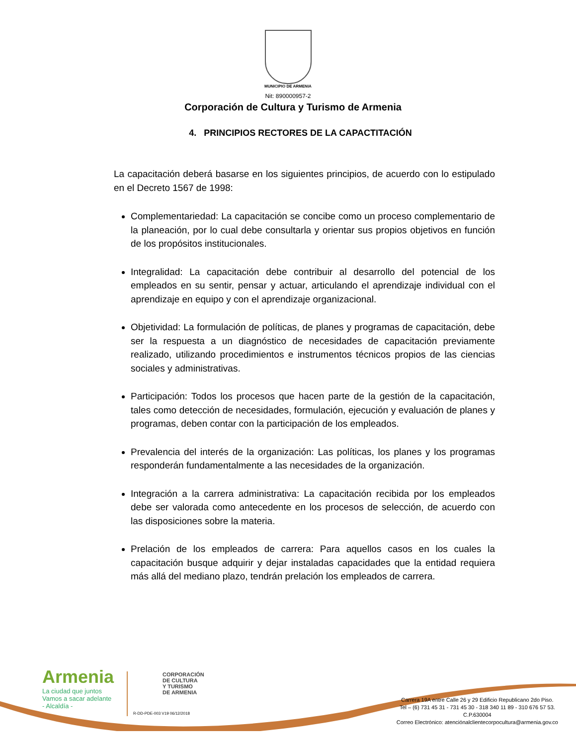MUNICIPIO DE ARMENIA
Nit: 890000957-2
Corporación de Cultura y Turismo de Armenia
4. PRINCIPIOS RECTORES DE LA CAPACTITACIÓN
La capacitación deberá basarse en los siguientes principios, de acuerdo con lo estipulado en el Decreto 1567 de 1998:
Complementariedad: La capacitación se concibe como un proceso complementario de la planeación, por lo cual debe consultarla y orientar sus propios objetivos en función de los propósitos institucionales.
Integralidad: La capacitación debe contribuir al desarrollo del potencial de los empleados en su sentir, pensar y actuar, articulando el aprendizaje individual con el aprendizaje en equipo y con el aprendizaje organizacional.
Objetividad: La formulación de políticas, de planes y programas de capacitación, debe ser la respuesta a un diagnóstico de necesidades de capacitación previamente realizado, utilizando procedimientos e instrumentos técnicos propios de las ciencias sociales y administrativas.
Participación: Todos los procesos que hacen parte de la gestión de la capacitación, tales como detección de necesidades, formulación, ejecución y evaluación de planes y programas, deben contar con la participación de los empleados.
Prevalencia del interés de la organización: Las políticas, los planes y los programas responderán fundamentalmente a las necesidades de la organización.
Integración a la carrera administrativa: La capacitación recibida por los empleados debe ser valorada como antecedente en los procesos de selección, de acuerdo con las disposiciones sobre la materia.
Prelación de los empleados de carrera: Para aquellos casos en los cuales la capacitación busque adquirir y dejar instaladas capacidades que la entidad requiera más allá del mediano plazo, tendrán prelación los empleados de carrera.
Armenia
La ciudad que juntos
Vamos a sacar adelante
- Alcaldía -
CORPORACIÓN
DE CULTURA
Y TURISMO
DE ARMENIA
R-DD-PDE-003 V19 06/12/2018
Carrera 19A entre Calle 26 y 29 Edificio Republicano 2do Piso.
Tel – (6) 731 45 31 - 731 45 30 - 318 340 11 89 - 310 676 57 53.
C.P.630004
Correo Electrónico: atenciónalclientecorpocultura@armenia.gov.co